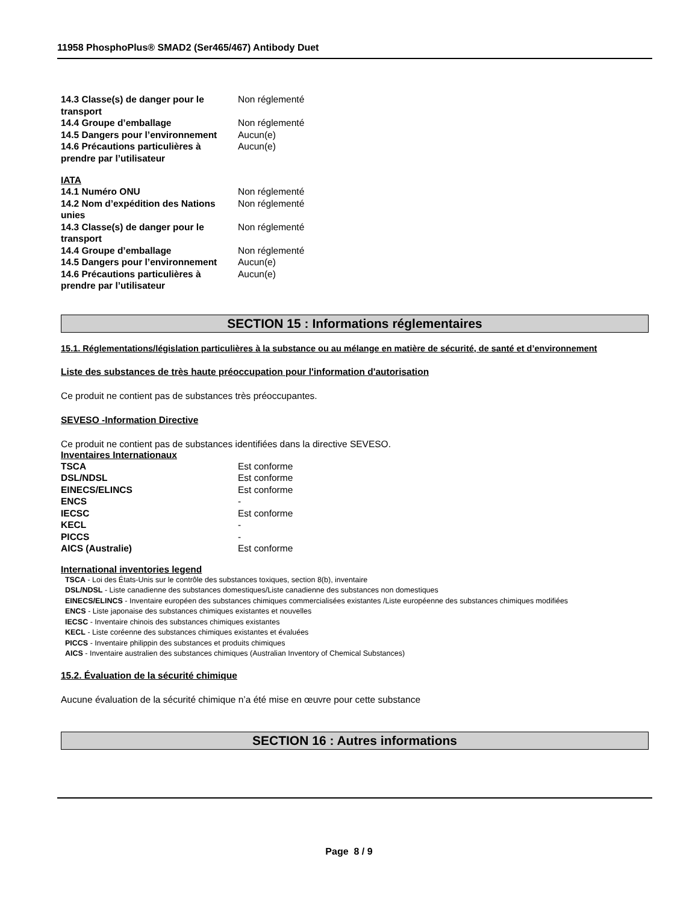11958 PhosphoPlus® SMAD2 (Ser465/467) Antibody Duet
| 14.3 Classe(s) de danger pour le transport | Non réglementé |
| 14.4 Groupe d’emballage | Non réglementé |
| 14.5 Dangers pour l’environnement | Aucun(e) |
| 14.6 Précautions particulières à prendre par l’utilisateur | Aucun(e) |
IATA
| 14.1 Numéro ONU | Non réglementé |
| 14.2 Nom d’expédition des Nations unies | Non réglementé |
| 14.3 Classe(s) de danger pour le transport | Non réglementé |
| 14.4 Groupe d’emballage | Non réglementé |
| 14.5 Dangers pour l’environnement | Aucun(e) |
| 14.6 Précautions particulières à prendre par l’utilisateur | Aucun(e) |
SECTION 15 : Informations réglementaires
15.1. Réglementations/législation particulières à la substance ou au mélange en matière de sécurité, de santé et d’environnement
Liste des substances de très haute préoccupation pour l'information d'autorisation
Ce produit ne contient pas de substances très préoccupantes.
SEVESO -Information Directive
Ce produit ne contient pas de substances identifiées dans la directive SEVESO.
Inventaires Internationaux
| TSCA | Est conforme |
| DSL/NDSL | Est conforme |
| EINECS/ELINCS | Est conforme |
| ENCS | - |
| IECSC | Est conforme |
| KECL | - |
| PICCS | - |
| AICS (Australie) | Est conforme |
International inventories legend
TSCA - Loi des États-Unis sur le contrôle des substances toxiques, section 8(b), inventaire
DSL/NDSL - Liste canadienne des substances domestiques/Liste canadienne des substances non domestiques
EINECS/ELINCS - Inventaire européen des substances chimiques commercialisées existantes /Liste européenne des substances chimiques modifiées
ENCS - Liste japonaise des substances chimiques existantes et nouvelles
IECSC - Inventaire chinois des substances chimiques existantes
KECL - Liste coréenne des substances chimiques existantes et évaluées
PICCS - Inventaire philippin des substances et produits chimiques
AICS - Inventaire australien des substances chimiques (Australian Inventory of Chemical Substances)
15.2. Évaluation de la sécurité chimique
Aucune évaluation de la sécurité chimique n’a été mise en œuvre pour cette substance
SECTION 16 : Autres informations
Page 8 / 9